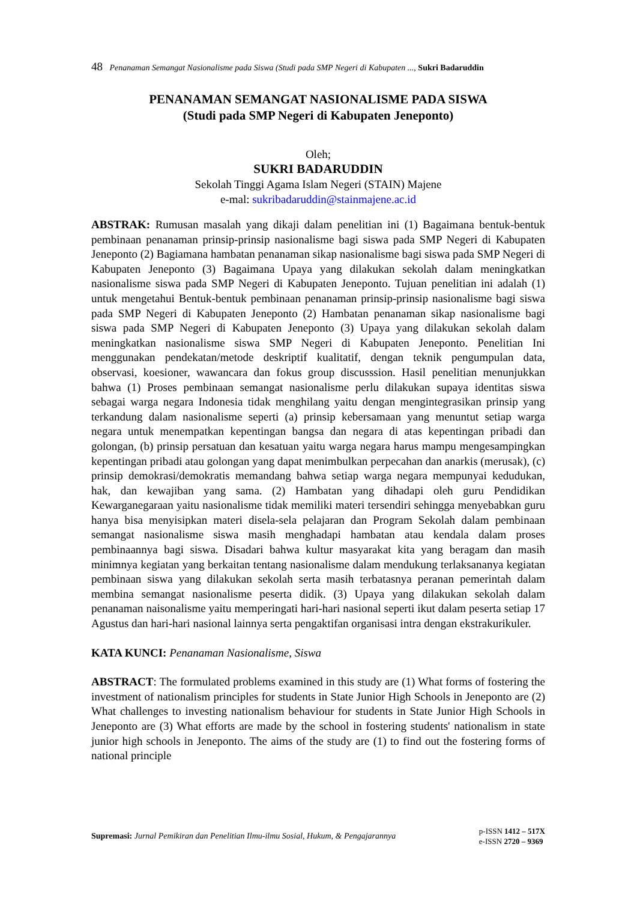48 Penanaman Semangat Nasionalisme pada Siswa (Studi pada SMP Negeri di Kabupaten ..., Sukri Badaruddin
PENANAMAN SEMANGAT NASIONALISME PADA SISWA
(Studi pada SMP Negeri di Kabupaten Jeneponto)
Oleh;
SUKRI BADARUDDIN
Sekolah Tinggi Agama Islam Negeri (STAIN) Majene
e-mal: sukribadaruddin@stainmajene.ac.id
ABSTRAK: Rumusan masalah yang dikaji dalam penelitian ini (1) Bagaimana bentuk-bentuk pembinaan penanaman prinsip-prinsip nasionalisme bagi siswa pada SMP Negeri di Kabupaten Jeneponto (2) Bagiamana hambatan penanaman sikap nasionalisme bagi siswa pada SMP Negeri di Kabupaten Jeneponto (3) Bagaimana Upaya yang dilakukan sekolah dalam meningkatkan nasionalisme siswa pada SMP Negeri di Kabupaten Jeneponto. Tujuan penelitian ini adalah (1) untuk mengetahui Bentuk-bentuk pembinaan penanaman prinsip-prinsip nasionalisme bagi siswa pada SMP Negeri di Kabupaten Jeneponto (2) Hambatan penanaman sikap nasionalisme bagi siswa pada SMP Negeri di Kabupaten Jeneponto (3) Upaya yang dilakukan sekolah dalam meningkatkan nasionalisme siswa SMP Negeri di Kabupaten Jeneponto. Penelitian Ini menggunakan pendekatan/metode deskriptif kualitatif, dengan teknik pengumpulan data, observasi, koesioner, wawancara dan fokus group discusssion. Hasil penelitian menunjukkan bahwa (1) Proses pembinaan semangat nasionalisme perlu dilakukan supaya identitas siswa sebagai warga negara Indonesia tidak menghilang yaitu dengan mengintegrasikan prinsip yang terkandung dalam nasionalisme seperti (a) prinsip kebersamaan yang menuntut setiap warga negara untuk menempatkan kepentingan bangsa dan negara di atas kepentingan pribadi dan golongan, (b) prinsip persatuan dan kesatuan yaitu warga negara harus mampu mengesampingkan kepentingan pribadi atau golongan yang dapat menimbulkan perpecahan dan anarkis (merusak), (c) prinsip demokrasi/demokratis memandang bahwa setiap warga negara mempunyai kedudukan, hak, dan kewajiban yang sama. (2) Hambatan yang dihadapi oleh guru Pendidikan Kewarganegaraan yaitu nasionalisme tidak memiliki materi tersendiri sehingga menyebabkan guru hanya bisa menyisipkan materi disela-sela pelajaran dan Program Sekolah dalam pembinaan semangat nasionalisme siswa masih menghadapi hambatan atau kendala dalam proses pembinaannya bagi siswa. Disadari bahwa kultur masyarakat kita yang beragam dan masih minimnya kegiatan yang berkaitan tentang nasionalisme dalam mendukung terlaksananya kegiatan pembinaan siswa yang dilakukan sekolah serta masih terbatasnya peranan pemerintah dalam membina semangat nasionalisme peserta didik. (3) Upaya yang dilakukan sekolah dalam penanaman naisonalisme yaitu memperingati hari-hari nasional seperti ikut dalam peserta setiap 17 Agustus dan hari-hari nasional lainnya serta pengaktifan organisasi intra dengan ekstrakurikuler.
KATA KUNCI: Penanaman Nasionalisme, Siswa
ABSTRACT: The formulated problems examined in this study are (1) What forms of fostering the investment of nationalism principles for students in State Junior High Schools in Jeneponto are (2) What challenges to investing nationalism behaviour for students in State Junior High Schools in Jeneponto are (3) What efforts are made by the school in fostering students' nationalism in state junior high schools in Jeneponto. The aims of the study are (1) to find out the fostering forms of national principle
Supremasi: Jurnal Pemikiran dan Penelitian Ilmu-ilmu Sosial, Hukum, & Pengajarannya
p-ISSN 1412 – 517X
e-ISSN 2720 – 9369